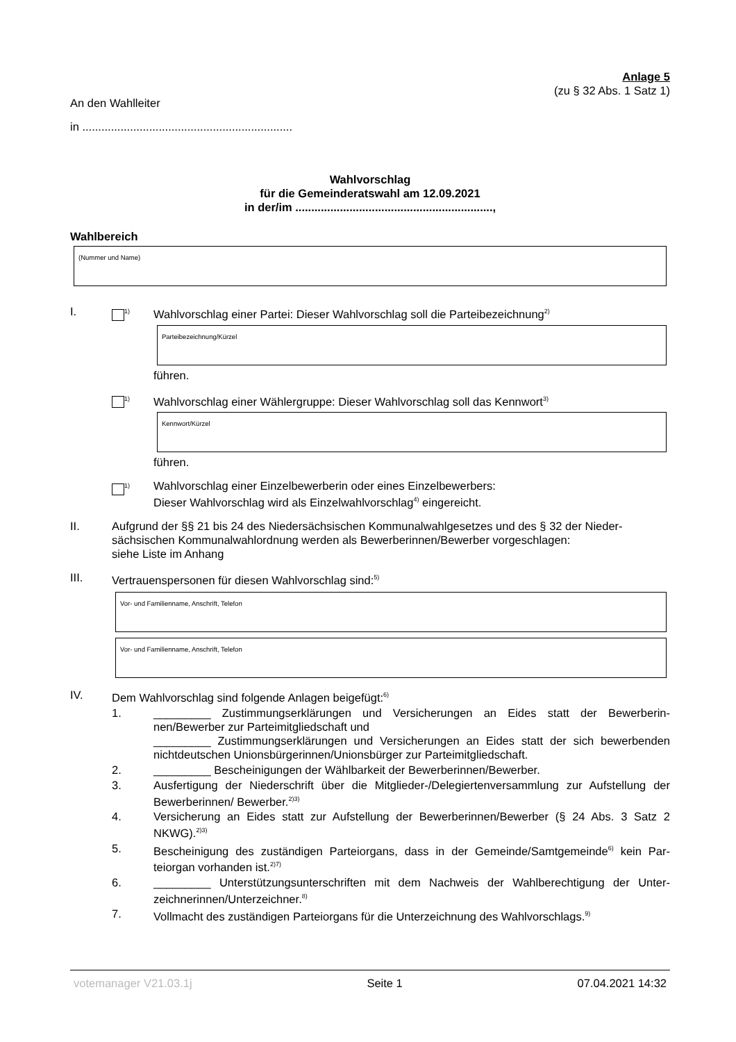Anlage 5
(zu § 32 Abs. 1 Satz 1)
An den Wahlleiter
in ..................................................................
Wahlvorschlag
für die Gemeinderatswahl am 12.09.2021
in der/im ..............................................................,
Wahlbereich
(Nummer und Name)
I.
<sup>1)</sup>
Wahlvorschlag einer Partei: Dieser Wahlvorschlag soll die Parteibezeichnung<sup>2)</sup>
Parteibezeichnung/Kürzel
führen.
<sup>1)</sup>
Wahlvorschlag einer Wählergruppe: Dieser Wahlvorschlag soll das Kennwort<sup>3)</sup>
Kennwort/Kürzel
führen.
<sup>1)</sup>
Wahlvorschlag einer Einzelbewerberin oder eines Einzelbewerbers:
Dieser Wahlvorschlag wird als Einzelwahlvorschlag<sup>4)</sup> eingereicht.
II. Aufgrund der §§ 21 bis 24 des Niedersächsischen Kommunalwahlgesetzes und des § 32 der Nieder-sächsischen Kommunalwahlordnung werden als Bewerberinnen/Bewerber vorgeschlagen:
siehe Liste im Anhang
III. Vertrauenspersonen für diesen Wahlvorschlag sind:<sup>5)</sup>
Vor- und Familienname, Anschrift, Telefon
Vor- und Familienname, Anschrift, Telefon
IV. Dem Wahlvorschlag sind folgende Anlagen beigefügt:<sup>6)</sup>
1. _________ Zustimmungserklärungen und Versicherungen an Eides statt der Bewerberin-nen/Bewerber zur Parteimitgliedschaft und
_________ Zustimmungserklärungen und Versicherungen an Eides statt der sich bewerbenden nichtdeutschen Unionsbürgerinnen/Unionsbürger zur Parteimitgliedschaft.
2. _________ Bescheinigungen der Wählbarkeit der Bewerberinnen/Bewerber.
3. Ausfertigung der Niederschrift über die Mitglieder-/Delegiertenversammlung zur Aufstellung der Bewerberinnen/ Bewerber.<sup>2)3)</sup>
4. Versicherung an Eides statt zur Aufstellung der Bewerberinnen/Bewerber (§ 24 Abs. 3 Satz 2 NKWG).<sup>2)3)</sup>
5. Bescheinigung des zuständigen Parteiorgans, dass in der Gemeinde/Samtgemeinde<sup>6)</sup> kein Par-teiorgan vorhanden ist.<sup>2)7)</sup>
6. _________ Unterstützungsunterschriften mit dem Nachweis der Wahlberechtigung der Unter-zeichnerinnen/Unterzeichner.<sup>8)</sup>
7. Vollmacht des zuständigen Parteiorgans für die Unterzeichnung des Wahlvorschlags.<sup>9)</sup>
votemanager V21.03.1j Seite 1 07.04.2021 14:32